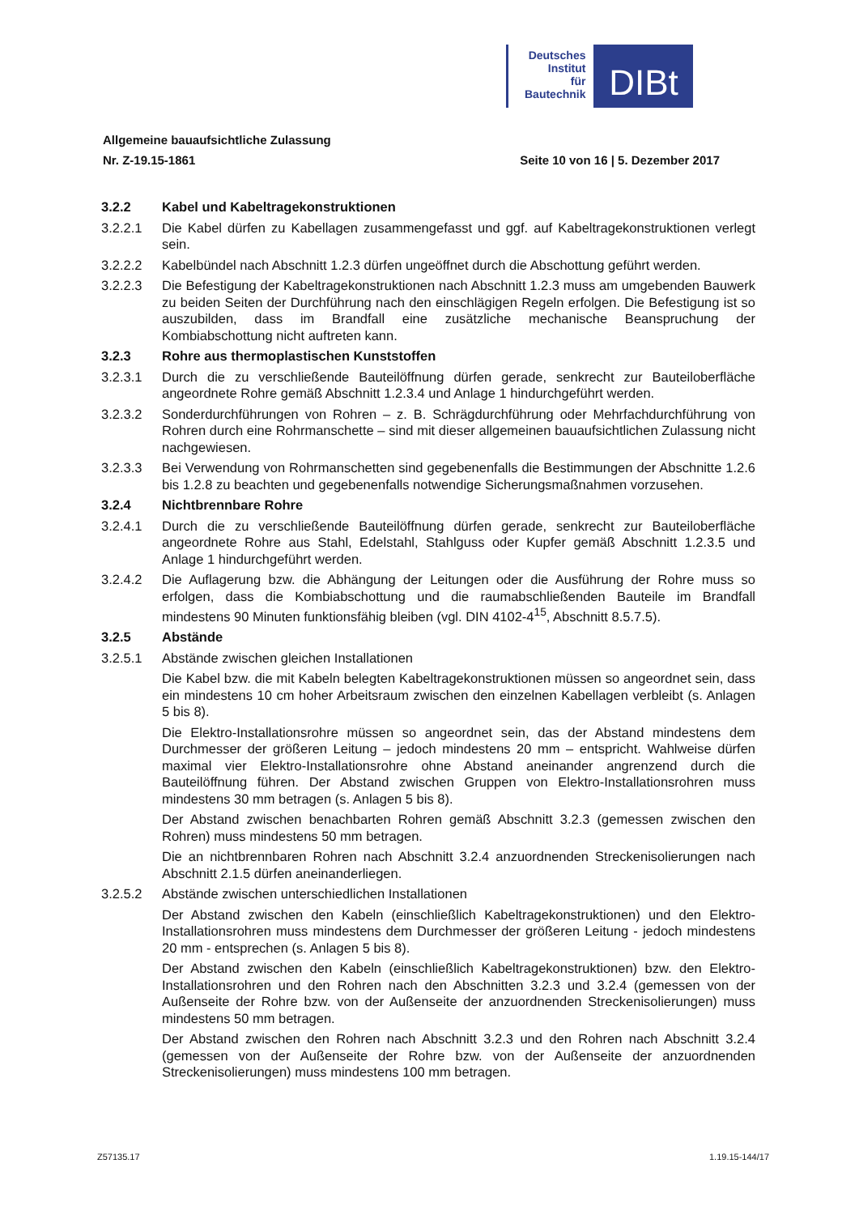Deutsches
Institut
für
Bautechnik
DIBt
Allgemeine bauaufsichtliche Zulassung
Nr. Z-19.15-1861 Seite 10 von 16 | 5. Dezember 2017
3.2.2 Kabel und Kabeltragekonstruktionen
3.2.2.1 Die Kabel dürfen zu Kabellagen zusammengefasst und ggf. auf Kabeltragekonstruktionen verlegt sein.
3.2.2.2 Kabelbündel nach Abschnitt 1.2.3 dürfen ungeöffnet durch die Abschottung geführt werden.
3.2.2.3 Die Befestigung der Kabeltragekonstruktionen nach Abschnitt 1.2.3 muss am umgebenden Bauwerk zu beiden Seiten der Durchführung nach den einschlägigen Regeln erfolgen. Die Befestigung ist so auszubilden, dass im Brandfall eine zusätzliche mechanische Beanspruchung der Kombiabschottung nicht auftreten kann.
3.2.3 Rohre aus thermoplastischen Kunststoffen
3.2.3.1 Durch die zu verschließende Bauteilöffnung dürfen gerade, senkrecht zur Bauteiloberfläche angeordnete Rohre gemäß Abschnitt 1.2.3.4 und Anlage 1 hindurchgeführt werden.
3.2.3.2 Sonderdurchführungen von Rohren – z. B. Schrägdurchführung oder Mehrfachdurchführung von Rohren durch eine Rohrmanschette – sind mit dieser allgemeinen bauaufsichtlichen Zulassung nicht nachgewiesen.
3.2.3.3 Bei Verwendung von Rohrmanschetten sind gegebenenfalls die Bestimmungen der Abschnitte 1.2.6 bis 1.2.8 zu beachten und gegebenenfalls notwendige Sicherungsmaßnahmen vorzusehen.
3.2.4 Nichtbrennbare Rohre
3.2.4.1 Durch die zu verschließende Bauteilöffnung dürfen gerade, senkrecht zur Bauteiloberfläche angeordnete Rohre aus Stahl, Edelstahl, Stahlguss oder Kupfer gemäß Abschnitt 1.2.3.5 und Anlage 1 hindurchgeführt werden.
3.2.4.2 Die Auflagerung bzw. die Abhängung der Leitungen oder die Ausführung der Rohre muss so erfolgen, dass die Kombiabschottung und die raumabschließenden Bauteile im Brandfall mindestens 90 Minuten funktionsfähig bleiben (vgl. DIN 4102-4<sup>15</sup>, Abschnitt 8.5.7.5).
3.2.5 Abstände
3.2.5.1 Abstände zwischen gleichen Installationen
Die Kabel bzw. die mit Kabeln belegten Kabeltragekonstruktionen müssen so angeordnet sein, dass ein mindestens 10 cm hoher Arbeitsraum zwischen den einzelnen Kabellagen verbleibt (s. Anlagen 5 bis 8).
Die Elektro-Installationsrohre müssen so angeordnet sein, das der Abstand mindestens dem Durchmesser der größeren Leitung – jedoch mindestens 20 mm – entspricht. Wahlweise dürfen maximal vier Elektro-Installationsrohre ohne Abstand aneinander angrenzend durch die Bauteilöffnung führen. Der Abstand zwischen Gruppen von Elektro-Installationsrohren muss mindestens 30 mm betragen (s. Anlagen 5 bis 8).
Der Abstand zwischen benachbarten Rohren gemäß Abschnitt 3.2.3 (gemessen zwischen den Rohren) muss mindestens 50 mm betragen.
Die an nichtbrennbaren Rohren nach Abschnitt 3.2.4 anzuordnenden Streckenisolierungen nach Abschnitt 2.1.5 dürfen aneinanderliegen.
3.2.5.2 Abstände zwischen unterschiedlichen Installationen
Der Abstand zwischen den Kabeln (einschließlich Kabeltragekonstruktionen) und den Elektro-Installationsrohren muss mindestens dem Durchmesser der größeren Leitung - jedoch mindestens 20 mm - entsprechen (s. Anlagen 5 bis 8).
Der Abstand zwischen den Kabeln (einschließlich Kabeltragekonstruktionen) bzw. den Elektro-Installationsrohren und den Rohren nach den Abschnitten 3.2.3 und 3.2.4 (gemessen von der Außenseite der Rohre bzw. von der Außenseite der anzuordnenden Streckenisolierungen) muss mindestens 50 mm betragen.
Der Abstand zwischen den Rohren nach Abschnitt 3.2.3 und den Rohren nach Abschnitt 3.2.4 (gemessen von der Außenseite der Rohre bzw. von der Außenseite der anzuordnenden Streckenisolierungen) muss mindestens 100 mm betragen.
Z57135.17 1.19.15-144/17